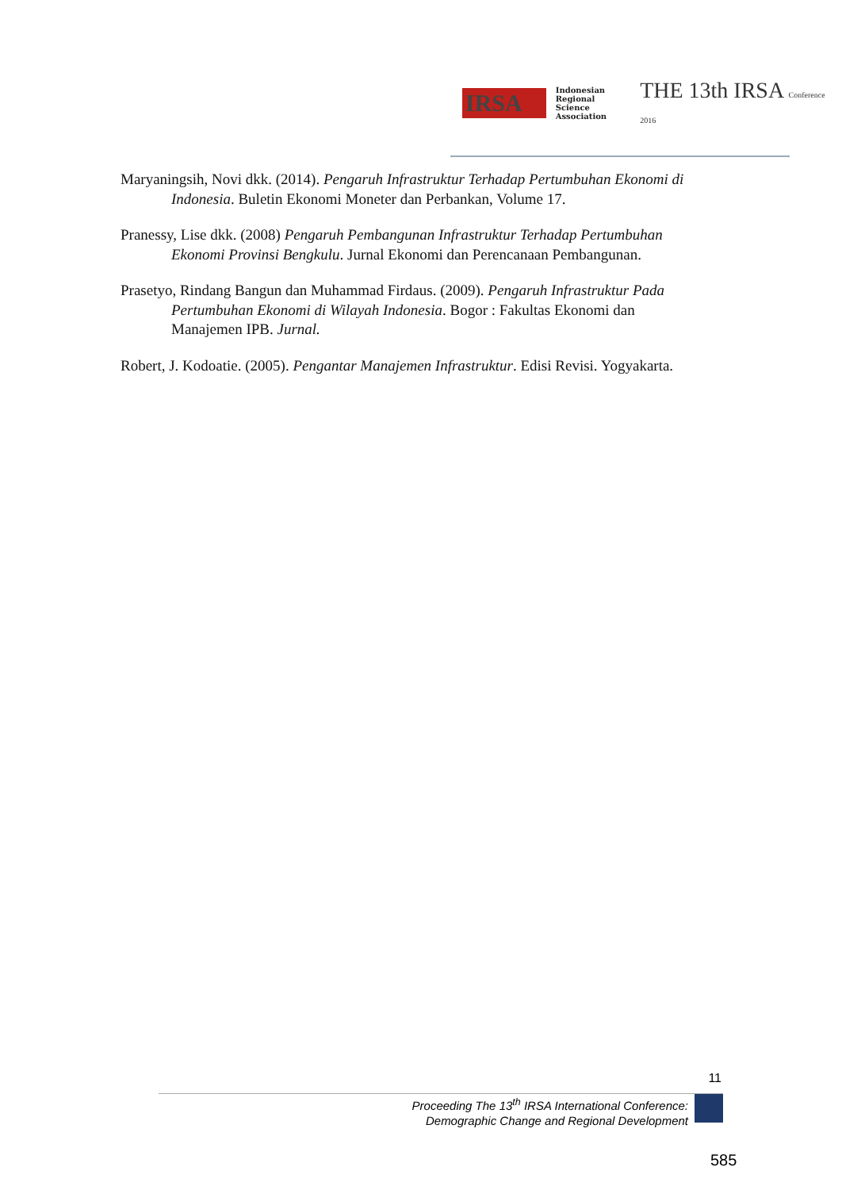IRSA Indonesian
Regional
Science
Association THE 13th IRSA Conference 2016
Maryaningsih, Novi dkk. (2014). Pengaruh Infrastruktur Terhadap Pertumbuhan Ekonomi di Indonesia. Buletin Ekonomi Moneter dan Perbankan, Volume 17.
Pranessy, Lise dkk. (2008) Pengaruh Pembangunan Infrastruktur Terhadap Pertumbuhan Ekonomi Provinsi Bengkulu. Jurnal Ekonomi dan Perencanaan Pembangunan.
Prasetyo, Rindang Bangun dan Muhammad Firdaus. (2009). Pengaruh Infrastruktur Pada Pertumbuhan Ekonomi di Wilayah Indonesia. Bogor : Fakultas Ekonomi dan Manajemen IPB. Jurnal.
Robert, J. Kodoatie. (2005). Pengantar Manajemen Infrastruktur. Edisi Revisi. Yogyakarta.
11
Proceeding The 13<sup>th</sup> IRSA International Conference:
Demographic Change and Regional Development
585